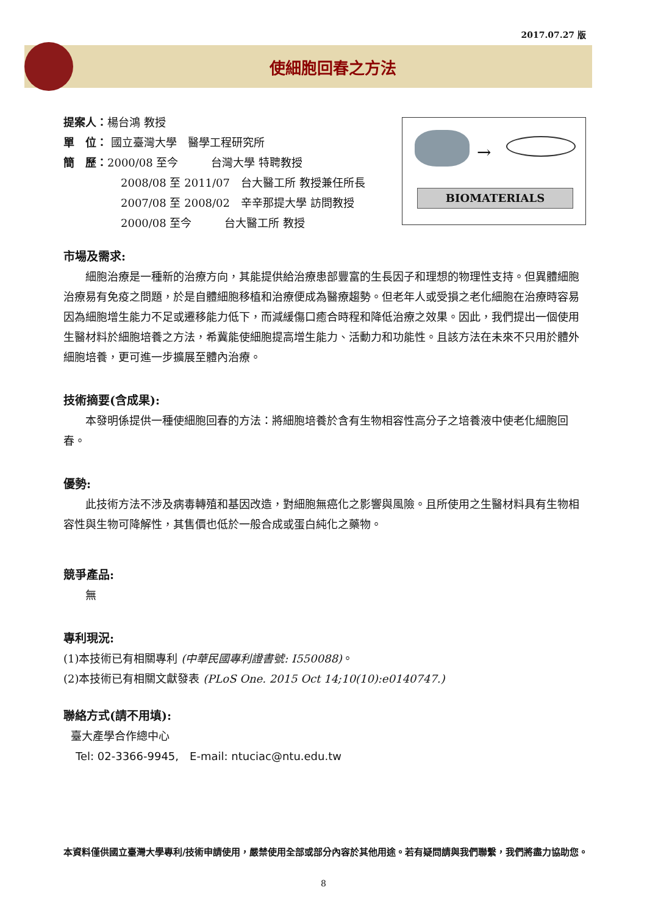2017.07.27 版
使細胞回春之方法
提案人：楊台鴻 教授
單　位： 國立臺灣大學　醫學工程研究所
簡　歷：2000/08 至今　　　台灣大學 特聘教授
2008/08 至 2011/07　台大醫工所 教授兼任所長
2007/08 至 2008/02　辛辛那提大學 訪問教授
2000/08 至今　　　台大醫工所 教授
→
BIOMATERIALS
市場及需求:
細胞治療是一種新的治療方向，其能提供給治療患部豐富的生長因子和理想的物理性支持。但異體細胞治療易有免疫之問題，於是自體細胞移植和治療便成為醫療趨勢。但老年人或受損之老化細胞在治療時容易因為細胞增生能力不足或遷移能力低下，而減緩傷口癒合時程和降低治療之效果。因此，我們提出一個使用生醫材料於細胞培養之方法，希冀能使細胞提高增生能力、活動力和功能性。且該方法在未來不只用於體外細胞培養，更可進一步擴展至體內治療。
技術摘要(含成果):
本發明係提供一種使細胞回春的方法：將細胞培養於含有生物相容性高分子之培養液中使老化細胞回春。
優勢:
此技術方法不涉及病毒轉殖和基因改造，對細胞無癌化之影響與風險。且所使用之生醫材料具有生物相容性與生物可降解性，其售價也低於一般合成或蛋白純化之藥物。
競爭產品:
無
專利現況:
(1)本技術已有相關專利 (中華民國專利證書號: I550088)。
(2)本技術已有相關文獻發表 (PLoS One. 2015 Oct 14;10(10):e0140747.)
聯絡方式(請不用填):
臺大產學合作總中心
Tel: 02-3366-9945,　E-mail: ntuciac@ntu.edu.tw
本資料僅供國立臺灣大學專利/技術申請使用，嚴禁使用全部或部分內容於其他用途。若有疑問請與我們聯繫，我們將盡力協助您。
8